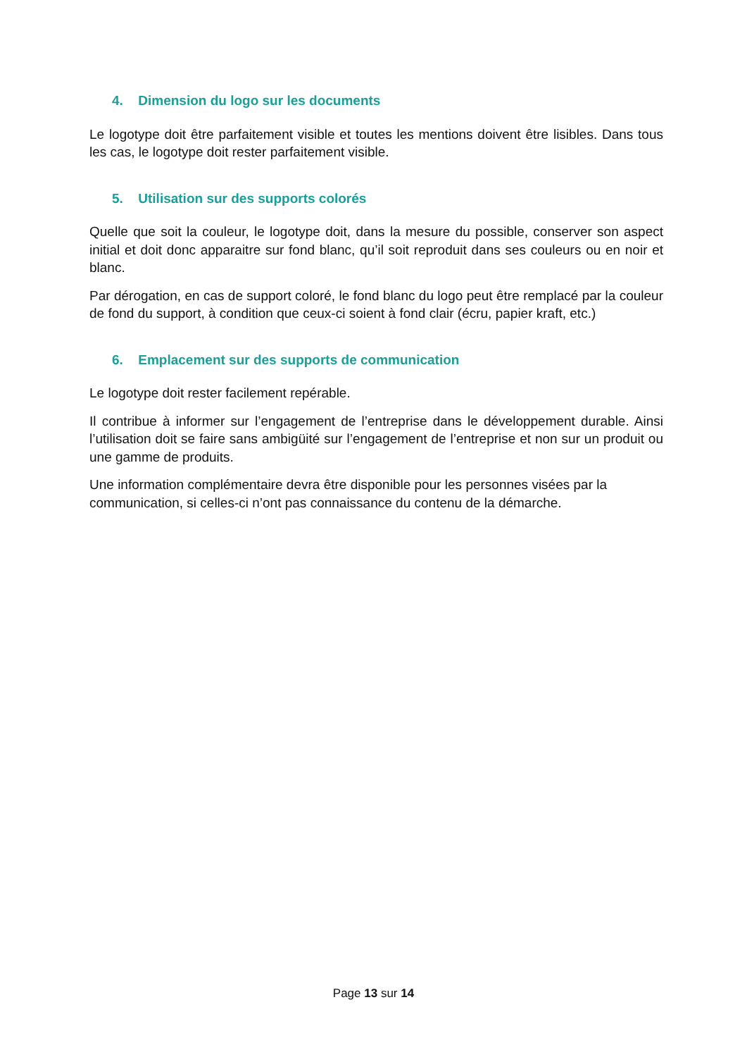4. Dimension du logo sur les documents
Le logotype doit être parfaitement visible et toutes les mentions doivent être lisibles. Dans tous les cas, le logotype doit rester parfaitement visible.
5. Utilisation sur des supports colorés
Quelle que soit la couleur, le logotype doit, dans la mesure du possible, conserver son aspect initial et doit donc apparaitre sur fond blanc, qu’il soit reproduit dans ses couleurs ou en noir et blanc.
Par dérogation, en cas de support coloré, le fond blanc du logo peut être remplacé par la couleur de fond du support, à condition que ceux-ci soient à fond clair (écru, papier kraft, etc.)
6. Emplacement sur des supports de communication
Le logotype doit rester facilement repérable.
Il contribue à informer sur l’engagement de l’entreprise dans le développement durable. Ainsi l’utilisation doit se faire sans ambigüité sur l’engagement de l’entreprise et non sur un produit ou une gamme de produits.
Une information complémentaire devra être disponible pour les personnes visées par la communication, si celles-ci n’ont pas connaissance du contenu de la démarche.
Page 13 sur 14